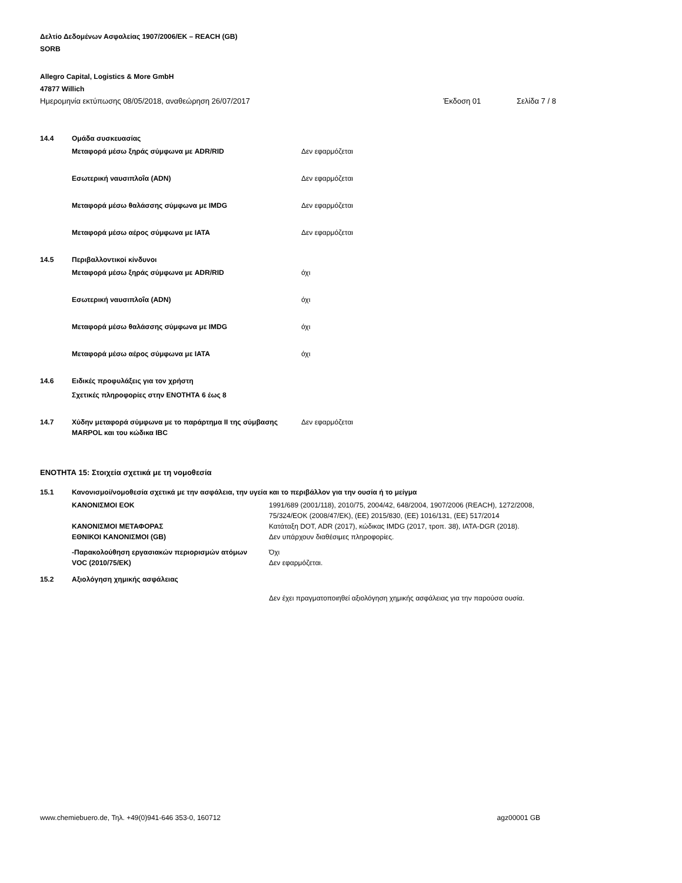Δελτίο Δεδομένων Ασφαλείας 1907/2006/ΕΚ – REACH (GB)
SORB
Allegro Capital, Logistics & More GmbH
47877 Willich
Ημερομηνία εκτύπωσης 08/05/2018, αναθεώρηση 26/07/2017 Έκδοση 01 Σελίδα 7 / 8
14.4 Ομάδα συσκευασίας
Μεταφορά μέσω ξηράς σύμφωνα με ADR/RID Δεν εφαρμόζεται
Εσωτερική ναυσιπλοΐα (ADN) Δεν εφαρμόζεται
Μεταφορά μέσω θαλάσσης σύμφωνα με IMDG Δεν εφαρμόζεται
Μεταφορά μέσω αέρος σύμφωνα με IATA Δεν εφαρμόζεται
14.5 Περιβαλλοντικοί κίνδυνοι
Μεταφορά μέσω ξηράς σύμφωνα με ADR/RID όχι
Εσωτερική ναυσιπλοΐα (ADN) όχι
Μεταφορά μέσω θαλάσσης σύμφωνα με IMDG όχι
Μεταφορά μέσω αέρος σύμφωνα με IATA όχι
14.6 Ειδικές προφυλάξεις για τον χρήστη
Σχετικές πληροφορίες στην ΕΝΟΤΗΤΑ 6 έως 8
14.7 Χύδην μεταφορά σύμφωνα με το παράρτημα II της σύμβασης MARPOL και του κώδικα IBC Δεν εφαρμόζεται
ΕΝΟΤΗΤΑ 15: Στοιχεία σχετικά με τη νομοθεσία
15.1 Κανονισμοί/νομοθεσία σχετικά με την ασφάλεια, την υγεία και το περιβάλλον για την ουσία ή το μείγμα
ΚΑΝΟΝΙΣΜΟΙ ΕΟΚ 1991/689 (2001/118), 2010/75, 2004/42, 648/2004, 1907/2006 (REACH), 1272/2008, 75/324/ΕΟΚ (2008/47/ΕΚ), (ΕΕ) 2015/830, (ΕΕ) 1016/131, (ΕΕ) 517/2014
ΚΑΝΟΝΙΣΜΟΙ ΜΕΤΑΦΟΡΑΣ Κατάταξη DOT, ADR (2017), κώδικας IMDG (2017, τροπ. 38), IATA-DGR (2018).
ΕΘΝΙΚΟΙ ΚΑΝΟΝΙΣΜΟΙ (GB) Δεν υπάρχουν διαθέσιμες πληροφορίες.
-Παρακολούθηση εργασιακών περιορισμών ατόμων Όχι
VOC (2010/75/ΕΚ) Δεν εφαρμόζεται.
15.2 Αξιολόγηση χημικής ασφάλειας
Δεν έχει πραγματοποιηθεί αξιολόγηση χημικής ασφάλειας για την παρούσα ουσία.
www.chemiebuero.de, Τηλ. +49(0)941-646 353-0, 160712 agz00001 GB